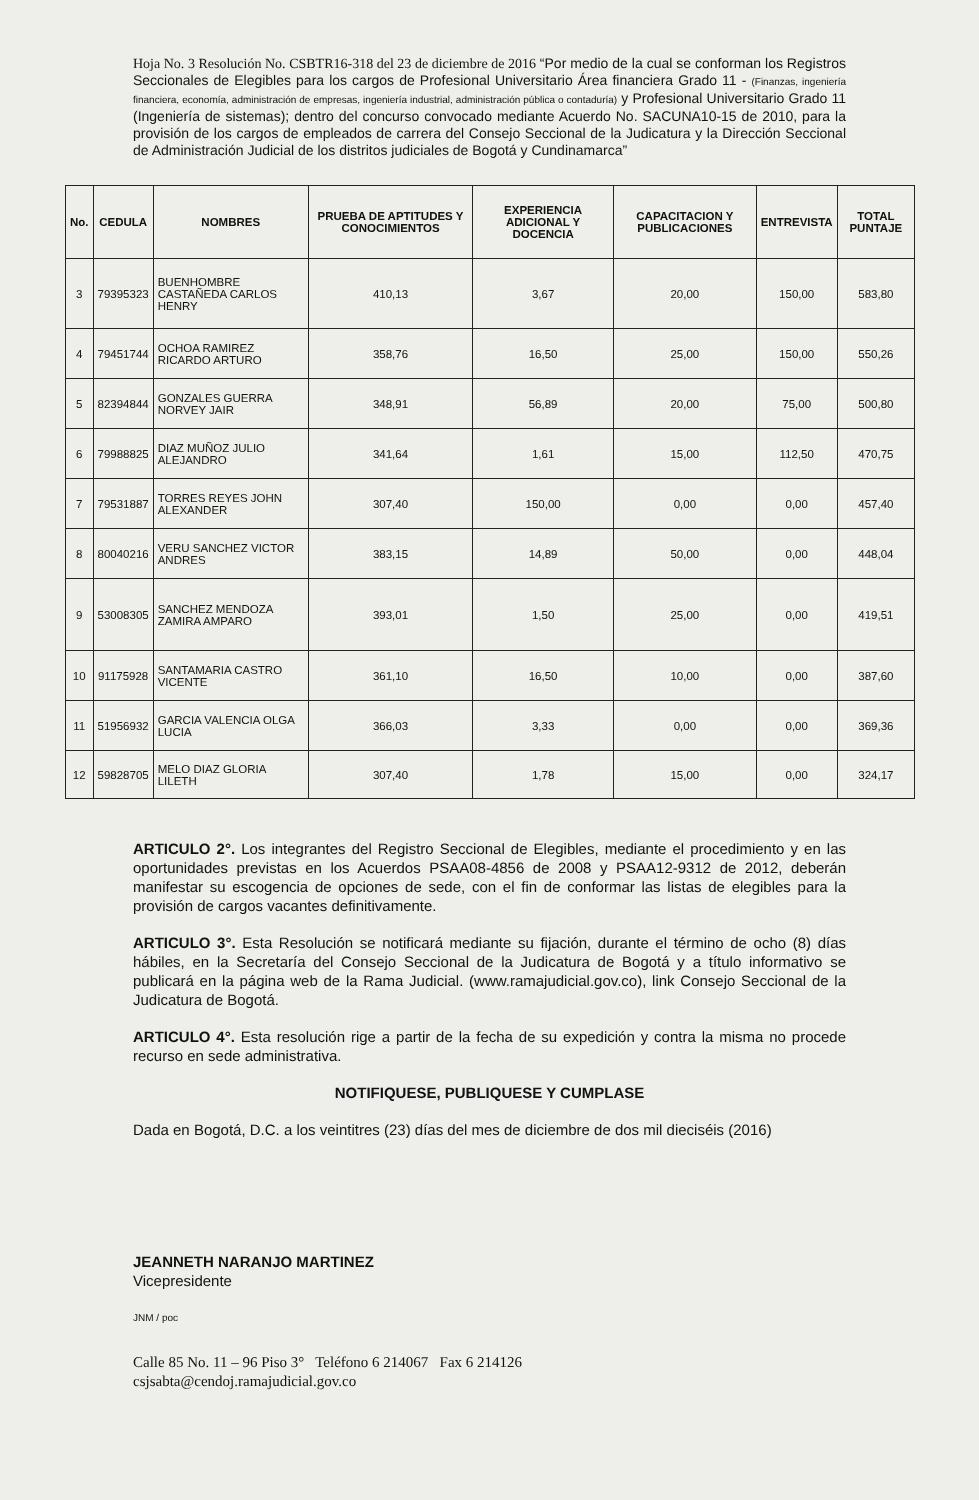Hoja No. 3 Resolución No. CSBTR16-318 del 23 de diciembre de 2016 “Por medio de la cual se conforman los Registros Seccionales de Elegibles para los cargos de Profesional Universitario Área financiera Grado 11 - (Finanzas, ingeniería financiera, economía, administración de empresas, ingeniería industrial, administración pública o contaduría) y Profesional Universitario Grado 11 (Ingeniería de sistemas); dentro del concurso convocado mediante Acuerdo No. SACUNA10-15 de 2010, para la provisión de los cargos de empleados de carrera del Consejo Seccional de la Judicatura y la Dirección Seccional de Administración Judicial de los distritos judiciales de Bogotá y Cundinamarca”
| No. | CEDULA | NOMBRES | PRUEBA DE APTITUDES Y CONOCIMIENTOS | EXPERIENCIA ADICIONAL Y DOCENCIA | CAPACITACION Y PUBLICACIONES | ENTREVISTA | TOTAL PUNTAJE |
| --- | --- | --- | --- | --- | --- | --- | --- |
| 3 | 79395323 | BUENHOMBRE CASTAÑEDA CARLOS HENRY | 410,13 | 3,67 | 20,00 | 150,00 | 583,80 |
| 4 | 79451744 | OCHOA RAMIREZ RICARDO ARTURO | 358,76 | 16,50 | 25,00 | 150,00 | 550,26 |
| 5 | 82394844 | GONZALES GUERRA NORVEY JAIR | 348,91 | 56,89 | 20,00 | 75,00 | 500,80 |
| 6 | 79988825 | DIAZ MUÑOZ JULIO ALEJANDRO | 341,64 | 1,61 | 15,00 | 112,50 | 470,75 |
| 7 | 79531887 | TORRES REYES JOHN ALEXANDER | 307,40 | 150,00 | 0,00 | 0,00 | 457,40 |
| 8 | 80040216 | VERU SANCHEZ VICTOR ANDRES | 383,15 | 14,89 | 50,00 | 0,00 | 448,04 |
| 9 | 53008305 | SANCHEZ MENDOZA ZAMIRA AMPARO | 393,01 | 1,50 | 25,00 | 0,00 | 419,51 |
| 10 | 91175928 | SANTAMARIA CASTRO VICENTE | 361,10 | 16,50 | 10,00 | 0,00 | 387,60 |
| 11 | 51956932 | GARCIA VALENCIA OLGA LUCIA | 366,03 | 3,33 | 0,00 | 0,00 | 369,36 |
| 12 | 59828705 | MELO DIAZ GLORIA LILETH | 307,40 | 1,78 | 15,00 | 0,00 | 324,17 |
ARTICULO 2°. Los integrantes del Registro Seccional de Elegibles, mediante el procedimiento y en las oportunidades previstas en los Acuerdos PSAA08-4856 de 2008 y PSAA12-9312 de 2012, deberán manifestar su escogencia de opciones de sede, con el fin de conformar las listas de elegibles para la provisión de cargos vacantes definitivamente.
ARTICULO 3°. Esta Resolución se notificará mediante su fijación, durante el término de ocho (8) días hábiles, en la Secretaría del Consejo Seccional de la Judicatura de Bogotá y a título informativo se publicará en la página web de la Rama Judicial. (www.ramajudicial.gov.co), link Consejo Seccional de la Judicatura de Bogotá.
ARTICULO 4°. Esta resolución rige a partir de la fecha de su expedición y contra la misma no procede recurso en sede administrativa.
NOTIFIQUESE, PUBLIQUESE Y CUMPLASE
Dada en Bogotá, D.C. a los veintitres (23) días del mes de diciembre de dos mil dieciséis (2016)
JEANNETH NARANJO MARTINEZ
Vicepresidente
JNM / poc
Calle 85 No. 11 – 96 Piso 3° Teléfono 6 214067 Fax 6 214126
csjsabta@cendoj.ramajudicial.gov.co